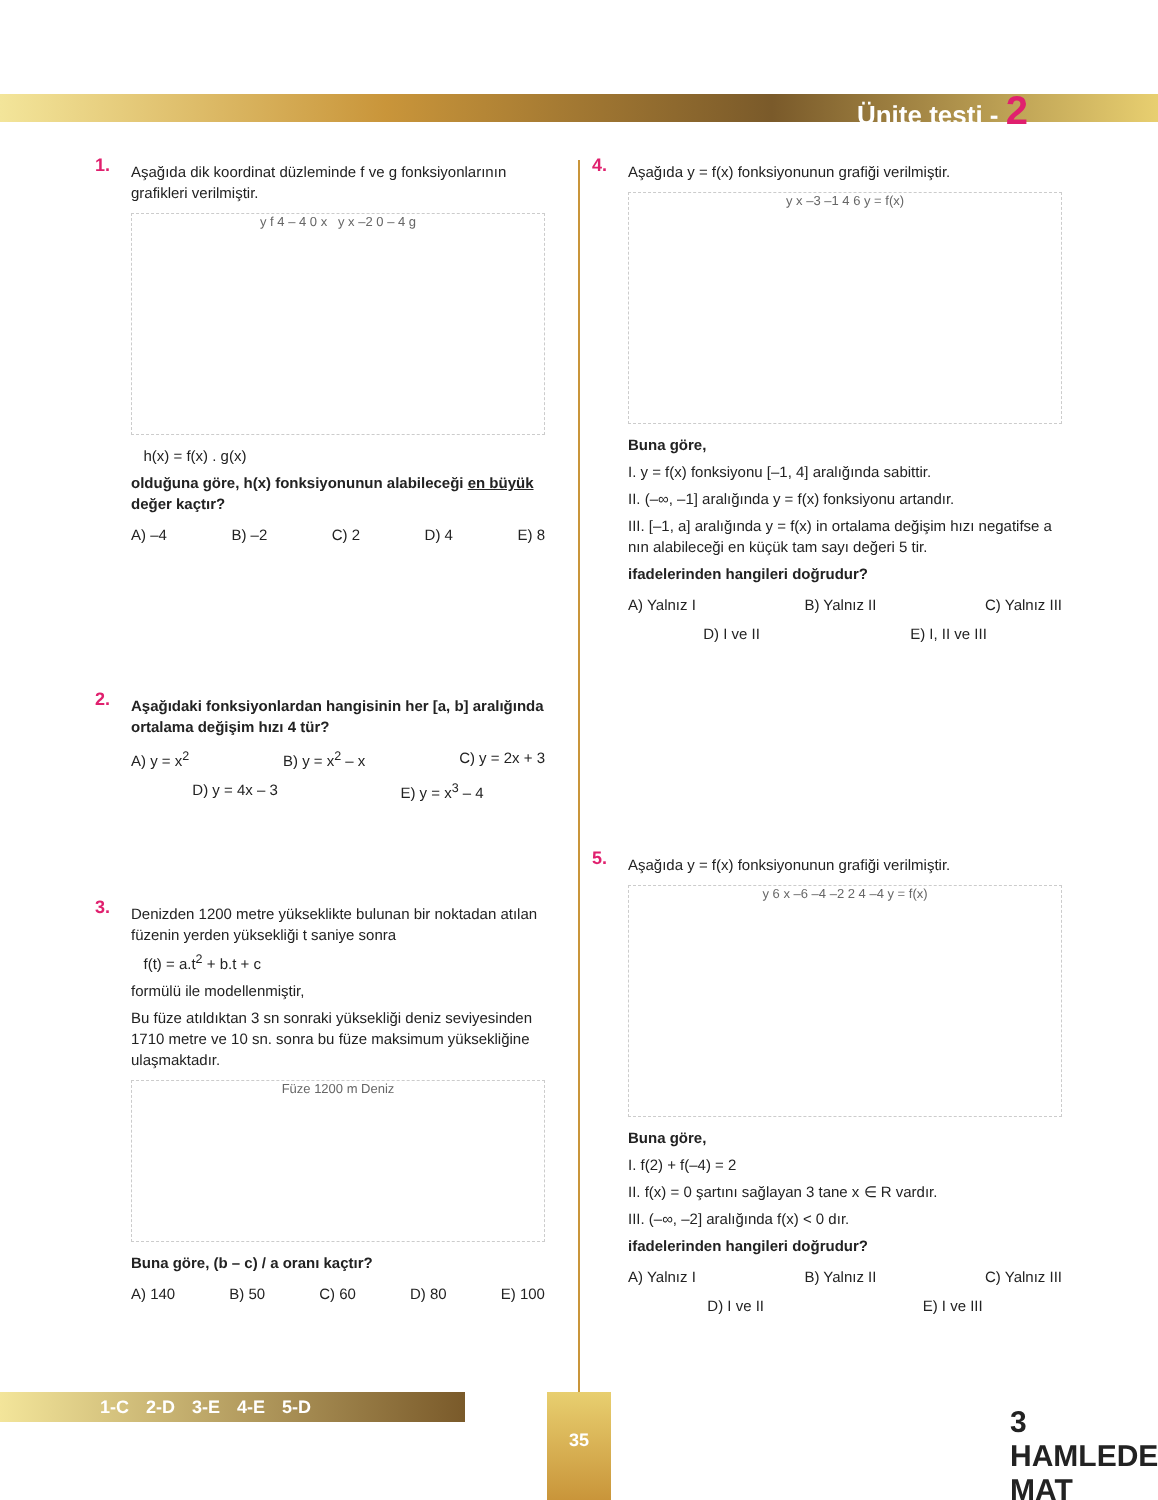Ünite testi - 2
1.
Aşağıda dik koordinat düzleminde f ve g fonksiyonlarının grafikleri verilmiştir.
y f 4 – 4 0 x y x –2 0 – 4 g
h(x) = f(x) . g(x)
olduğuna göre, h(x) fonksiyonunun alabileceği en büyük değer kaçtır?
A) –4 B) –2 C) 2 D) 4 E) 8
2.
Aşağıdaki fonksiyonlardan hangisinin her [a, b] aralığında ortalama değişim hızı 4 tür?
A) y = x<sup>2</sup> B) y = x<sup>2</sup> – x C) y = 2x + 3
D) y = 4x – 3 E) y = x<sup>3</sup> – 4
3.
Denizden 1200 metre yükseklikte bulunan bir noktadan atılan füzenin yerden yüksekliği t saniye sonra
f(t) = a.t<sup>2</sup> + b.t + c
formülü ile modellenmiştir,
Bu füze atıldıktan 3 sn sonraki yüksekliği deniz seviyesinden 1710 metre ve 10 sn. sonra bu füze maksimum yüksekliğine ulaşmaktadır.
Füze 1200 m Deniz
Buna göre, (b – c) / a oranı kaçtır?
A) 140 B) 50 C) 60 D) 80 E) 100
4.
Aşağıda y = f(x) fonksiyonunun grafiği verilmiştir.
y x –3 –1 4 6 y = f(x)
Buna göre,
I. y = f(x) fonksiyonu [–1, 4] aralığında sabittir.
II. (–∞, –1] aralığında y = f(x) fonksiyonu artandır.
III. [–1, a] aralığında y = f(x) in ortalama değişim hızı negatifse a nın alabileceği en küçük tam sayı değeri 5 tir.
ifadelerinden hangileri doğrudur?
A) Yalnız I B) Yalnız II C) Yalnız III
D) I ve II E) I, II ve III
5.
Aşağıda y = f(x) fonksiyonunun grafiği verilmiştir.
y 6 x –6 –4 –2 2 4 –4 y = f(x)
Buna göre,
I. f(2) + f(–4) = 2
II. f(x) = 0 şartını sağlayan 3 tane x ∈ R vardır.
III. (–∞, –2] aralığında f(x) < 0 dır.
ifadelerinden hangileri doğrudur?
A) Yalnız I B) Yalnız II C) Yalnız III
D) I ve II E) I ve III
1-C 2-D 3-E 4-E 5-D 35
3 HAMLEDE MAT